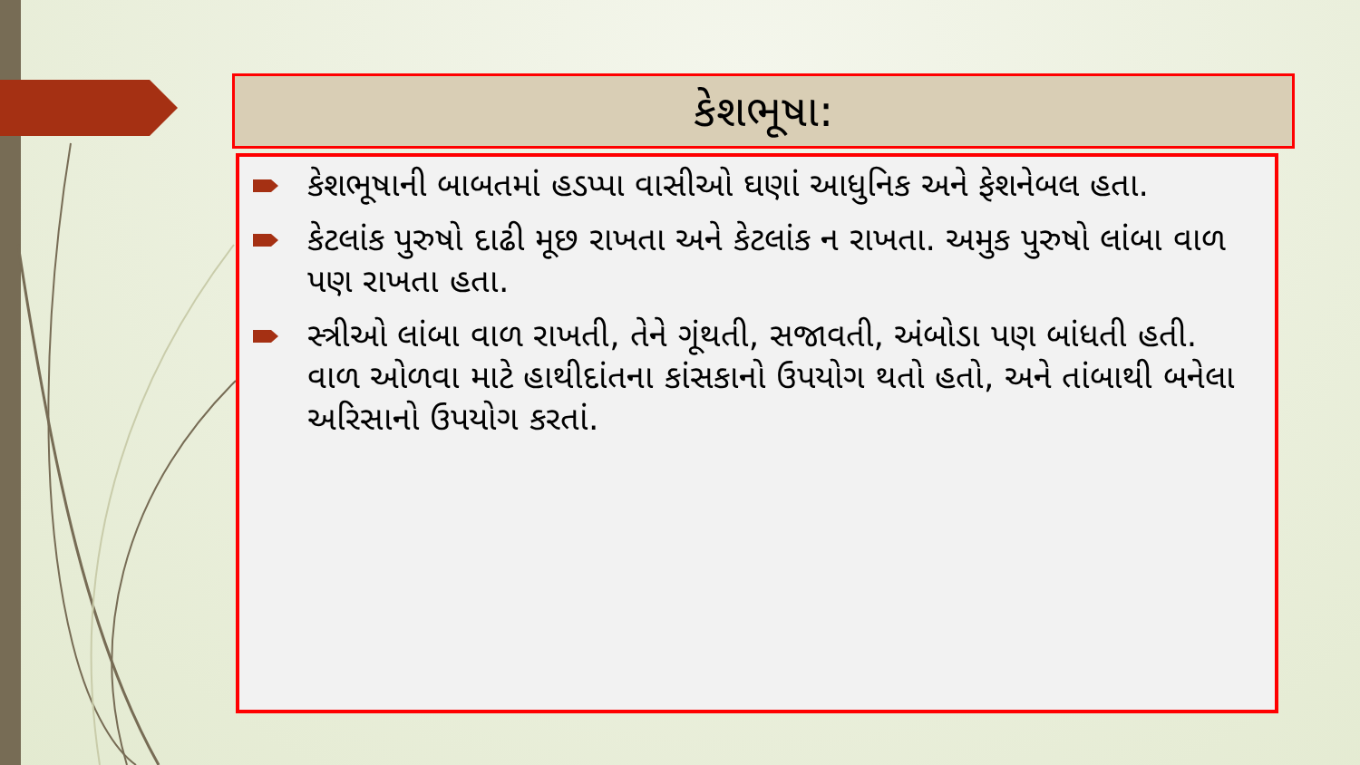કેશભૂષા:
કેશભૂષાની બાબતમાં હડપ્પા વાસીઓ ઘણાં આધુનિક અને ફેશનેબલ હતા.
કેટલાંક પુરુષો દાઢી મૂછ રાખતા અને કેટલાંક ન રાખતા. અમુક પુરુષો લાંબા વાળ પણ રાખતા હતા.
સ્ત્રીઓ લાંબા વાળ રાખતી, તેને ગૂંથતી, સજાવતી, અંબોડા પણ બાંધતી હતી. વાળ ઓળવા માટે હાથીદાંતના કાંસકાનો ઉપયોગ થતો હતો, અને તાંબાથી બનેલા અરિસાનો ઉપયોગ કરતાં.